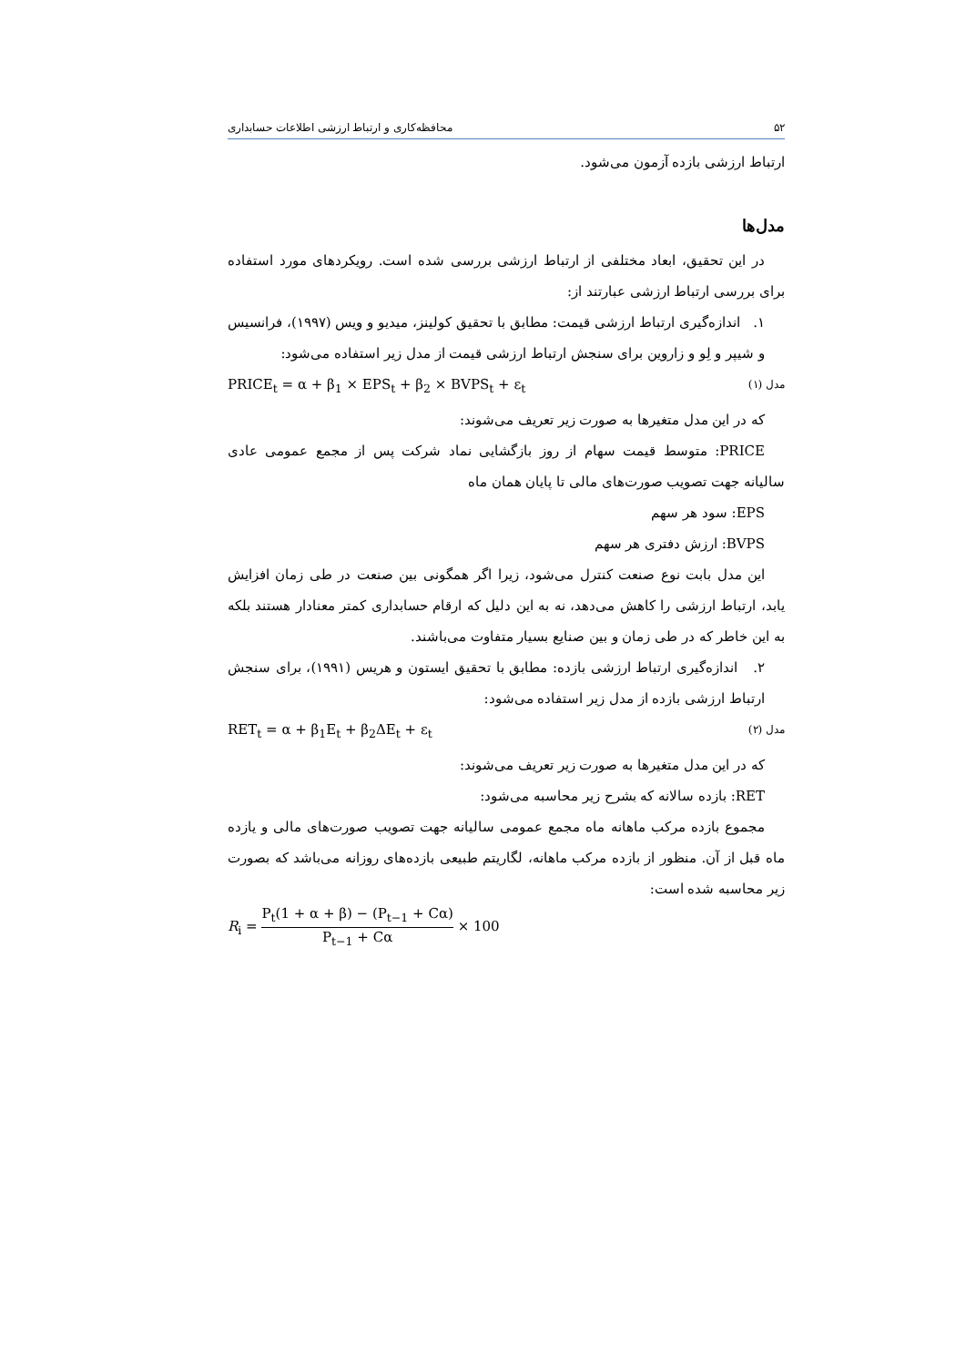۵۲ محافظه‌کاری و ارتباط ارزشی اطلاعات حسابداری
ارتباط ارزشی بازده آزمون می‌شود.
مدل‌ها
در این تحقیق، ابعاد مختلفی از ارتباط ارزشی بررسی شده است. رویکردهای مورد استفاده برای بررسی ارتباط ارزشی عبارتند از:
۱. اندازه‌گیری ارتباط ارزشی قیمت: مطابق با تحقیق کولینز، میدیو و ویس (۱۹۹۷)، فرانسیس و شیپر و لِو و زاروین برای سنجش ارتباط ارزشی قیمت از مدل زیر استفاده می‌شود:
PRICE<sub>t</sub> = α + β<sub>1</sub> × EPS<sub>t</sub> + β<sub>2</sub> × BVPS<sub>t</sub> + ε<sub>t</sub> مدل (۱)
که در این مدل متغیرها به صورت زیر تعریف می‌شوند:
PRICE: متوسط قیمت سهام از روز بازگشایی نماد شرکت پس از مجمع عمومی عادی سالیانه جهت تصویب صورت‌های مالی تا پایان همان ماه
EPS: سود هر سهم
BVPS: ارزش دفتری هر سهم
این مدل بابت نوع صنعت کنترل می‌شود، زیرا اگر همگونی بین صنعت در طی زمان افزایش یابد، ارتباط ارزشی را کاهش می‌دهد، نه به این دلیل که ارقام حسابداری کمتر معنادار هستند بلکه به این خاطر که در طی زمان و بین صنایع بسیار متفاوت می‌باشند.
۲. اندازه‌گیری ارتباط ارزشی بازده: مطابق با تحقیق ایستون و هریس (۱۹۹۱)، برای سنجش ارتباط ارزشی بازده از مدل زیر استفاده می‌شود:
RET<sub>t</sub> = α + β<sub>1</sub>E<sub>t</sub> + β<sub>2</sub>ΔE<sub>t</sub> + ε<sub>t</sub> مدل (۲)
که در این مدل متغیرها به صورت زیر تعریف می‌شوند:
RET: بازده سالانه که بشرح زیر محاسبه می‌شود:
مجموع بازده مرکب ماهانه ماه مجمع عمومی سالیانه جهت تصویب صورت‌های مالی و یازده ماه قبل از آن. منظور از بازده مرکب ماهانه، لگاریتم طبیعی بازده‌های روزانه می‌باشد که بصورت زیر محاسبه شده است:
R<sub>i</sub> = P<sub>t</sub>(1 + α + β) − (P<sub>t−1</sub> + Cα) P<sub>t−1</sub> + Cα × 100